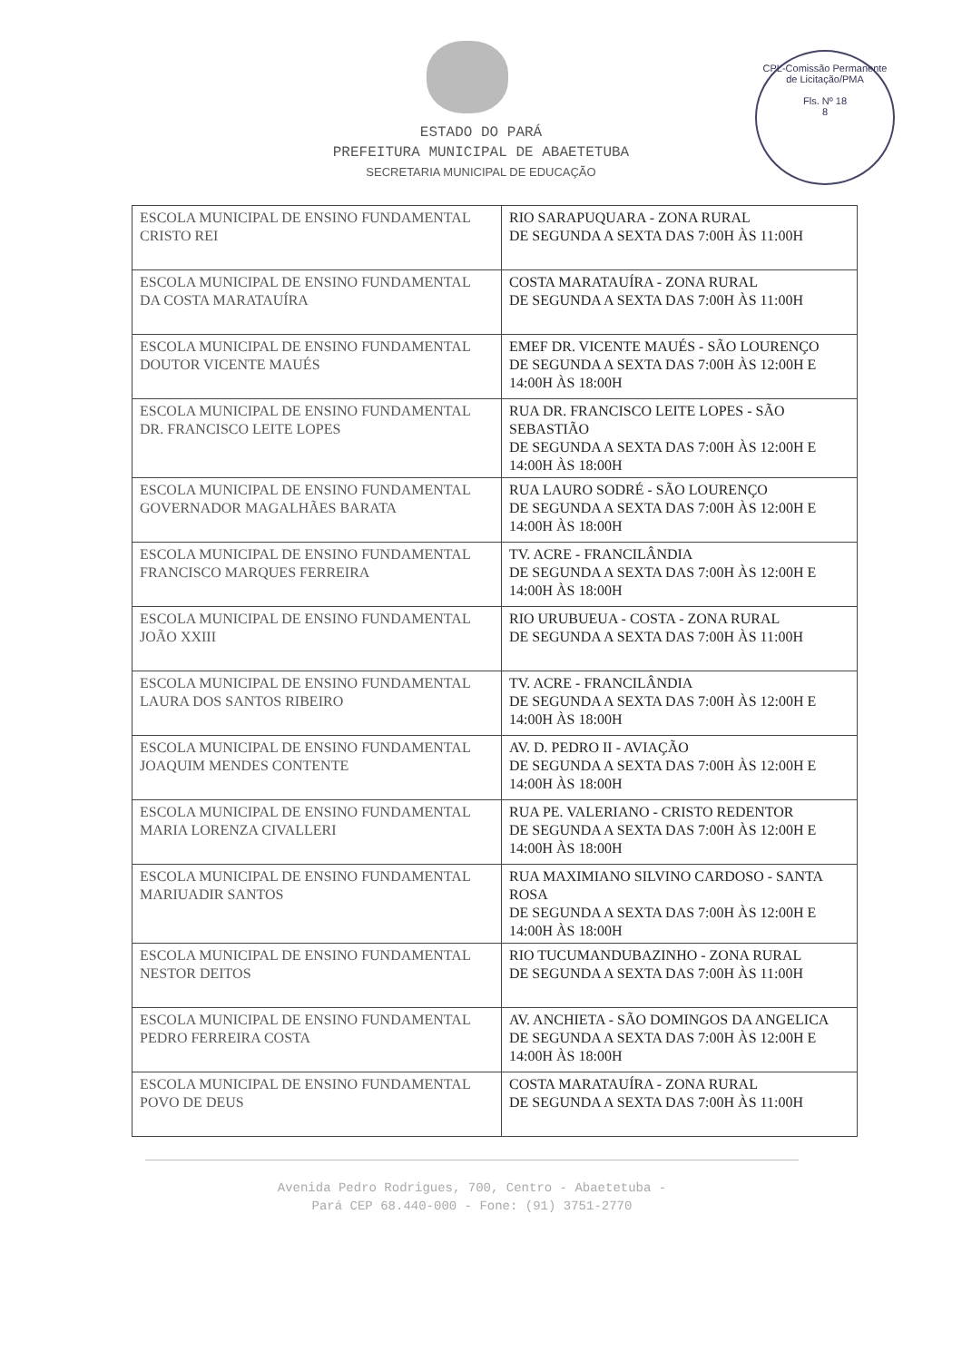CPL-Comissão Permanente de Licitação/PMA
Fls. Nº 18
8
ESTADO DO PARÁ
PREFEITURA MUNICIPAL DE ABAETETUBA
SECRETARIA MUNICIPAL DE EDUCAÇÃO
| ESCOLA MUNICIPAL DE ENSINO FUNDAMENTAL CRISTO REI | RIO SARAPUQUARA - ZONA RURAL DE SEGUNDA A SEXTA DAS 7:00H ÀS 11:00H |
| ESCOLA MUNICIPAL DE ENSINO FUNDAMENTAL DA COSTA MARATAUÍRA | COSTA MARATAUÍRA - ZONA RURAL DE SEGUNDA A SEXTA DAS 7:00H ÀS 11:00H |
| ESCOLA MUNICIPAL DE ENSINO FUNDAMENTAL DOUTOR VICENTE MAUÉS | EMEF DR. VICENTE MAUÉS - SÃO LOURENÇO DE SEGUNDA A SEXTA DAS 7:00H ÀS 12:00H E 14:00H ÀS 18:00H |
| ESCOLA MUNICIPAL DE ENSINO FUNDAMENTAL DR. FRANCISCO LEITE LOPES | RUA DR. FRANCISCO LEITE LOPES - SÃO SEBASTIÃO DE SEGUNDA A SEXTA DAS 7:00H ÀS 12:00H E 14:00H ÀS 18:00H |
| ESCOLA MUNICIPAL DE ENSINO FUNDAMENTAL GOVERNADOR MAGALHÃES BARATA | RUA LAURO SODRÉ - SÃO LOURENÇO DE SEGUNDA A SEXTA DAS 7:00H ÀS 12:00H E 14:00H ÀS 18:00H |
| ESCOLA MUNICIPAL DE ENSINO FUNDAMENTAL FRANCISCO MARQUES FERREIRA | TV. ACRE - FRANCILÂNDIA DE SEGUNDA A SEXTA DAS 7:00H ÀS 12:00H E 14:00H ÀS 18:00H |
| ESCOLA MUNICIPAL DE ENSINO FUNDAMENTAL JOÃO XXIII | RIO URUBUEUA - COSTA - ZONA RURAL DE SEGUNDA A SEXTA DAS 7:00H ÀS 11:00H |
| ESCOLA MUNICIPAL DE ENSINO FUNDAMENTAL LAURA DOS SANTOS RIBEIRO | TV. ACRE - FRANCILÂNDIA DE SEGUNDA A SEXTA DAS 7:00H ÀS 12:00H E 14:00H ÀS 18:00H |
| ESCOLA MUNICIPAL DE ENSINO FUNDAMENTAL JOAQUIM MENDES CONTENTE | AV. D. PEDRO II - AVIAÇÃO DE SEGUNDA A SEXTA DAS 7:00H ÀS 12:00H E 14:00H ÀS 18:00H |
| ESCOLA MUNICIPAL DE ENSINO FUNDAMENTAL MARIA LORENZA CIVALLERI | RUA PE. VALERIANO - CRISTO REDENTOR DE SEGUNDA A SEXTA DAS 7:00H ÀS 12:00H E 14:00H ÀS 18:00H |
| ESCOLA MUNICIPAL DE ENSINO FUNDAMENTAL MARIUADIR SANTOS | RUA MAXIMIANO SILVINO CARDOSO - SANTA ROSA DE SEGUNDA A SEXTA DAS 7:00H ÀS 12:00H E 14:00H ÀS 18:00H |
| ESCOLA MUNICIPAL DE ENSINO FUNDAMENTAL NESTOR DEITOS | RIO TUCUMANDUBAZINHO - ZONA RURAL DE SEGUNDA A SEXTA DAS 7:00H ÀS 11:00H |
| ESCOLA MUNICIPAL DE ENSINO FUNDAMENTAL PEDRO FERREIRA COSTA | AV. ANCHIETA - SÃO DOMINGOS DA ANGELICA DE SEGUNDA A SEXTA DAS 7:00H ÀS 12:00H E 14:00H ÀS 18:00H |
| ESCOLA MUNICIPAL DE ENSINO FUNDAMENTAL POVO DE DEUS | COSTA MARATAUÍRA - ZONA RURAL DE SEGUNDA A SEXTA DAS 7:00H ÀS 11:00H |
Avenida Pedro Rodrigues, 700, Centro - Abaetetuba -
Pará CEP 68.440-000 - Fone: (91) 3751-2770